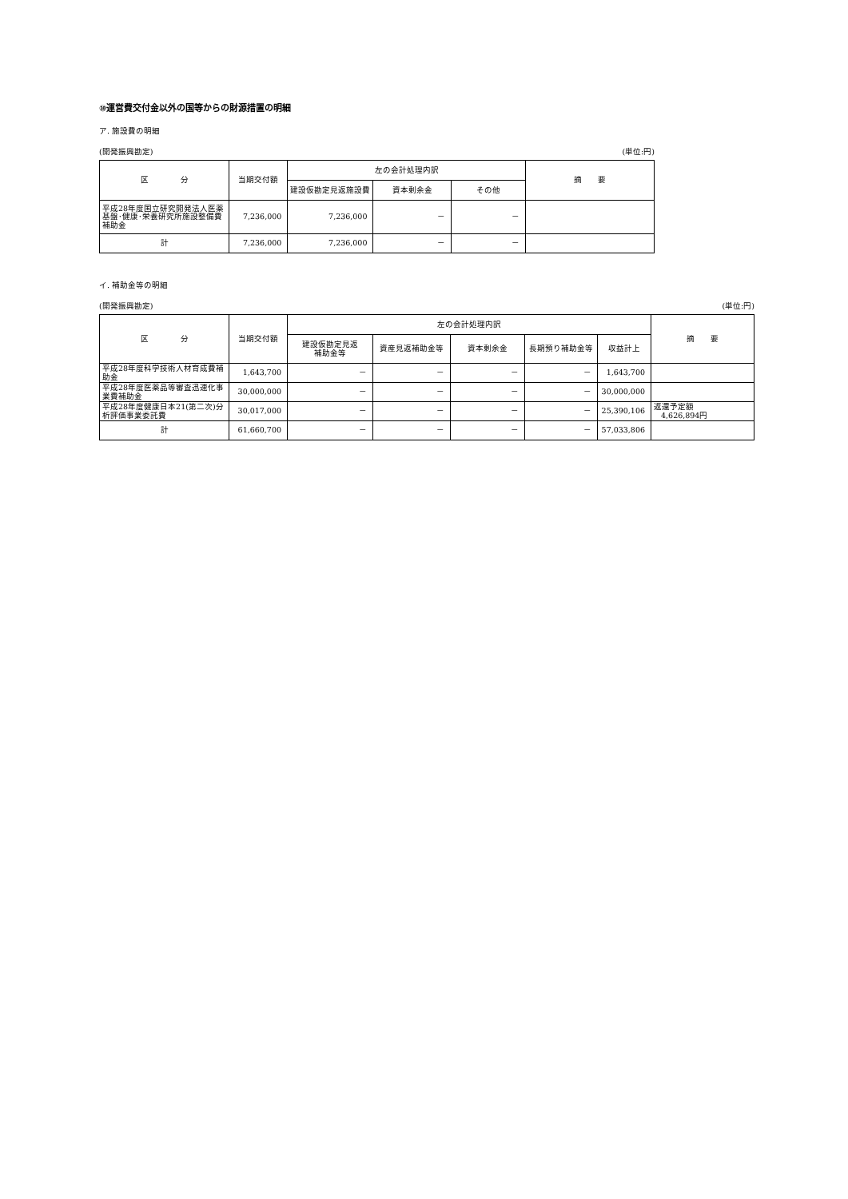⑩運営費交付金以外の国等からの財源措置の明細
ア. 施設費の明細
(開発振興勘定) (単位:円)
| 区 分 | 当期交付額 | 左の会計処理内訳 | | | 摘 要 |
| --- | --- | --- | --- | --- | --- |
| | | 建設仮勘定見返施設費 | 資本剰余金 | その他 | |
| 平成28年度国立研究開発法人医薬基盤･健康･栄養研究所施設整備費補助金 | 7,236,000 | 7,236,000 | － | － | |
| 計 | 7,236,000 | 7,236,000 | － | － | |
イ. 補助金等の明細
(開発振興勘定) (単位:円)
| 区 分 | 当期交付額 | 左の会計処理内訳 | | | | | 摘 要 |
| --- | --- | --- | --- | --- | --- | --- | --- |
| | | 建設仮勘定見返 補助金等 | 資産見返補助金等 | 資本剰余金 | 長期預り補助金等 | 収益計上 | |
| 平成28年度科学技術人材育成費補助金 | 1,643,700 | － | － | － | － | 1,643,700 | |
| 平成28年度医薬品等審査迅速化事業費補助金 | 30,000,000 | － | － | － | － | 30,000,000 | |
| 平成28年度健康日本21(第二次)分析評価事業委託費 | 30,017,000 | － | － | － | － | 25,390,106 | 返還予定額 4,626,894円 |
| 計 | 61,660,700 | － | － | － | － | 57,033,806 | |